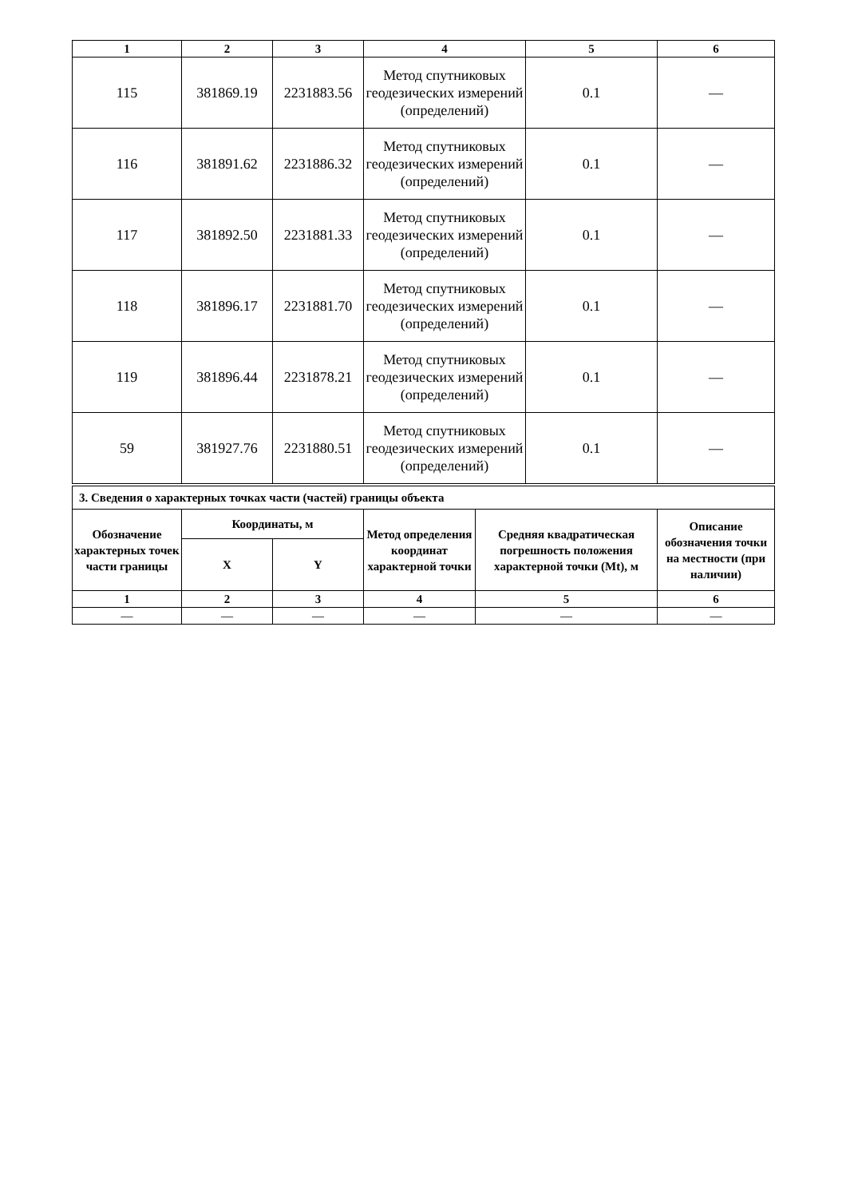| 1 | 2 | 3 | 4 | 5 | 6 |
| --- | --- | --- | --- | --- | --- |
| 115 | 381869.19 | 2231883.56 | Метод спутниковых геодезических измерений (определений) | 0.1 | — |
| 116 | 381891.62 | 2231886.32 | Метод спутниковых геодезических измерений (определений) | 0.1 | — |
| 117 | 381892.50 | 2231881.33 | Метод спутниковых геодезических измерений (определений) | 0.1 | — |
| 118 | 381896.17 | 2231881.70 | Метод спутниковых геодезических измерений (определений) | 0.1 | — |
| 119 | 381896.44 | 2231878.21 | Метод спутниковых геодезических измерений (определений) | 0.1 | — |
| 59 | 381927.76 | 2231880.51 | Метод спутниковых геодезических измерений (определений) | 0.1 | — |
| 3. Сведения о характерных точках части (частей) границы объекта | | | | | |
| --- | --- | --- | --- | --- | --- |
| Обозначение характерных точек части границы | Координаты, м | | Метод определения координат характерной точки | Средняя квадратическая погрешность положения характерной точки (Mt), м | Описание обозначения точки на местности (при наличии) |
| | X | Y | | | |
| 1 | 2 | 3 | 4 | 5 | 6 |
| — | — | — | — | — | — |